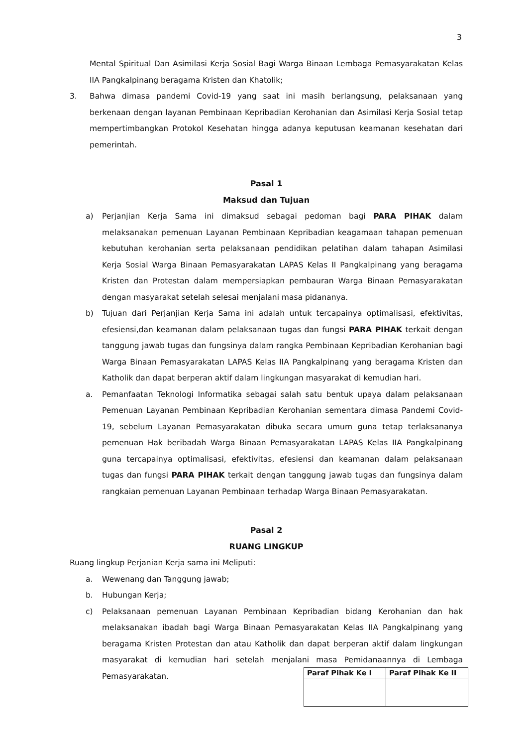3
Mental Spiritual Dan Asimilasi Kerja Sosial Bagi Warga Binaan Lembaga Pemasyarakatan Kelas IIA Pangkalpinang beragama Kristen dan Khatolik;
3. Bahwa dimasa pandemi Covid-19 yang saat ini masih berlangsung, pelaksanaan yang berkenaan dengan layanan Pembinaan Kepribadian Kerohanian dan Asimilasi Kerja Sosial tetap mempertimbangkan Protokol Kesehatan hingga adanya keputusan keamanan kesehatan dari pemerintah.
Pasal 1
Maksud dan Tujuan
a) Perjanjian Kerja Sama ini dimaksud sebagai pedoman bagi PARA PIHAK dalam melaksanakan pemenuan Layanan Pembinaan Kepribadian keagamaan tahapan pemenuan kebutuhan kerohanian serta pelaksanaan pendidikan pelatihan dalam tahapan Asimilasi Kerja Sosial Warga Binaan Pemasyarakatan LAPAS Kelas II Pangkalpinang yang beragama Kristen dan Protestan dalam mempersiapkan pembauran Warga Binaan Pemasyarakatan dengan masyarakat setelah selesai menjalani masa pidananya.
b) Tujuan dari Perjanjian Kerja Sama ini adalah untuk tercapainya optimalisasi, efektivitas, efesiensi,dan keamanan dalam pelaksanaan tugas dan fungsi PARA PIHAK terkait dengan tanggung jawab tugas dan fungsinya dalam rangka Pembinaan Kepribadian Kerohanian bagi Warga Binaan Pemasyarakatan LAPAS Kelas IIA Pangkalpinang yang beragama Kristen dan Katholik dan dapat berperan aktif dalam lingkungan masyarakat di kemudian hari.
a. Pemanfaatan Teknologi Informatika sebagai salah satu bentuk upaya dalam pelaksanaan Pemenuan Layanan Pembinaan Kepribadian Kerohanian sementara dimasa Pandemi Covid-19, sebelum Layanan Pemasyarakatan dibuka secara umum guna tetap terlaksananya pemenuan Hak beribadah Warga Binaan Pemasyarakatan LAPAS Kelas IIA Pangkalpinang guna tercapainya optimalisasi, efektivitas, efesiensi dan keamanan dalam pelaksanaan tugas dan fungsi PARA PIHAK terkait dengan tanggung jawab tugas dan fungsinya dalam rangkaian pemenuan Layanan Pembinaan terhadap Warga Binaan Pemasyarakatan.
Pasal 2
RUANG LINGKUP
Ruang lingkup Perjanian Kerja sama ini Meliputi:
a. Wewenang dan Tanggung jawab;
b. Hubungan Kerja;
c) Pelaksanaan pemenuan Layanan Pembinaan Kepribadian bidang Kerohanian dan hak melaksanakan ibadah bagi Warga Binaan Pemasyarakatan Kelas IIA Pangkalpinang yang beragama Kristen Protestan dan atau Katholik dan dapat berperan aktif dalam lingkungan masyarakat di kemudian hari setelah menjalani masa Pemidanaannya di Lembaga Pemasyarakatan.
| Paraf Pihak Ke I | Paraf Pihak Ke II |